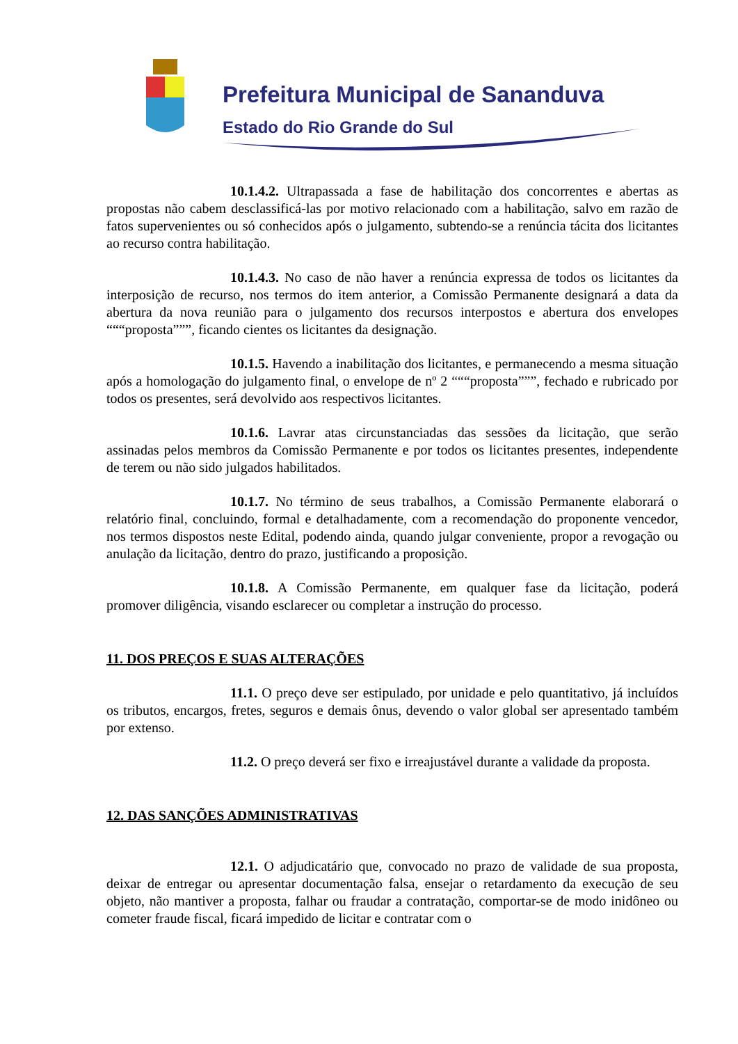Prefeitura Municipal de Sananduva
Estado do Rio Grande do Sul
10.1.4.2. Ultrapassada a fase de habilitação dos concorrentes e abertas as propostas não cabem desclassificá-las por motivo relacionado com a habilitação, salvo em razão de fatos supervenientes ou só conhecidos após o julgamento, subtendo-se a renúncia tácita dos licitantes ao recurso contra habilitação.
10.1.4.3. No caso de não haver a renúncia expressa de todos os licitantes da interposição de recurso, nos termos do item anterior, a Comissão Permanente designará a data da abertura da nova reunião para o julgamento dos recursos interpostos e abertura dos envelopes “““proposta”””, ficando cientes os licitantes da designação.
10.1.5. Havendo a inabilitação dos licitantes, e permanecendo a mesma situação após a homologação do julgamento final, o envelope de nº 2 “““proposta”””, fechado e rubricado por todos os presentes, será devolvido aos respectivos licitantes.
10.1.6. Lavrar atas circunstanciadas das sessões da licitação, que serão assinadas pelos membros da Comissão Permanente e por todos os licitantes presentes, independente de terem ou não sido julgados habilitados.
10.1.7. No término de seus trabalhos, a Comissão Permanente elaborará o relatório final, concluindo, formal e detalhadamente, com a recomendação do proponente vencedor, nos termos dispostos neste Edital, podendo ainda, quando julgar conveniente, propor a revogação ou anulação da licitação, dentro do prazo, justificando a proposição.
10.1.8. A Comissão Permanente, em qualquer fase da licitação, poderá promover diligência, visando esclarecer ou completar a instrução do processo.
11. DOS PREÇOS E SUAS ALTERAÇÕES
11.1. O preço deve ser estipulado, por unidade e pelo quantitativo, já incluídos os tributos, encargos, fretes, seguros e demais ônus, devendo o valor global ser apresentado também por extenso.
11.2. O preço deverá ser fixo e irreajustável durante a validade da proposta.
12. DAS SANÇÕES ADMINISTRATIVAS
12.1. O adjudicatário que, convocado no prazo de validade de sua proposta, deixar de entregar ou apresentar documentação falsa, ensejar o retardamento da execução de seu objeto, não mantiver a proposta, falhar ou fraudar a contratação, comportar-se de modo inidôneo ou cometer fraude fiscal, ficará impedido de licitar e contratar com o